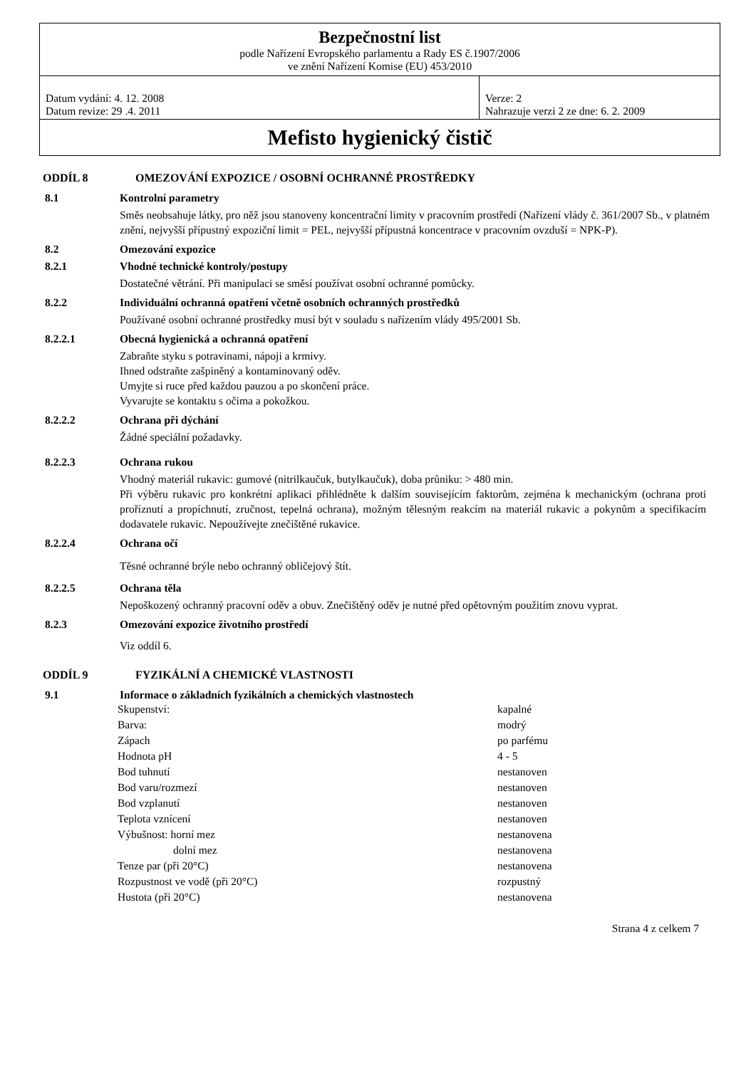| Bezpečnostní list podle Nařízení Evropského parlamentu a Rady ES č.1907/2006 ve znění Nařízení Komise (EU) 453/2010 | |
| Datum vydání: 4. 12. 2008 Datum revize: 29 .4. 2011 | Verze: 2 Nahrazuje verzi 2 ze dne: 6. 2. 2009 |
| Mefisto hygienický čistič | |
ODDÍL 8 OMEZOVÁNÍ EXPOZICE / OSOBNÍ OCHRANNÉ PROSTŘEDKY
8.1 Kontrolní parametry
Směs neobsahuje látky, pro něž jsou stanoveny koncentrační limity v pracovním prostředí (Nařízení vlády č. 361/2007 Sb., v platném znění, nejvyšší přípustný expoziční limit = PEL, nejvyšší přípustná koncentrace v pracovním ovzduší = NPK-P).
8.2 Omezování expozice
8.2.1 Vhodné technické kontroly/postupy
Dostatečné větrání. Při manipulaci se směsí používat osobní ochranné pomůcky.
8.2.2 Individuální ochranná opatření včetně osobních ochranných prostředků
Používané osobní ochranné prostředky musí být v souladu s nařízením vlády 495/2001 Sb.
8.2.2.1 Obecná hygienická a ochranná opatření
Zabraňte styku s potravinami, nápoji a krmivy.
Ihned odstraňte zašpiněný a kontaminovaný oděv.
Umyjte si ruce před každou pauzou a po skončení práce.
Vyvarujte se kontaktu s očima a pokožkou.
8.2.2.2 Ochrana při dýchání
Žádné speciální požadavky.
8.2.2.3 Ochrana rukou
Vhodný materiál rukavic: gumové (nitrilkaučuk, butylkaučuk), doba průniku: > 480 min.
Při výběru rukavic pro konkrétní aplikaci přihlédněte k dalším souvisejícím faktorům, zejména k mechanickým (ochrana proti proříznutí a propíchnutí, zručnost, tepelná ochrana), možným tělesným reakcím na materiál rukavic a pokynům a specifikacím dodavatele rukavic. Nepoužívejte znečištěné rukavice.
8.2.2.4 Ochrana očí
Těsné ochranné brýle nebo ochranný obličejový štít.
8.2.2.5 Ochrana těla
Nepoškozený ochranný pracovní oděv a obuv. Znečištěný oděv je nutné před opětovným použitím znovu vyprat.
8.2.3 Omezování expozice životního prostředí
Viz oddíl 6.
ODDÍL 9 FYZIKÁLNÍ A CHEMICKÉ VLASTNOSTI
9.1 Informace o základních fyzikálních a chemických vlastnostech
| Skupenství: | kapalné |
| Barva: | modrý |
| Zápach | po parfému |
| Hodnota pH | 4 - 5 |
| Bod tuhnutí | nestanoven |
| Bod varu/rozmezí | nestanoven |
| Bod vzplanutí | nestanoven |
| Teplota vznícení | nestanoven |
| Výbušnost: horní mez | nestanovena |
| dolní mez | nestanovena |
| Tenze par (při 20°C) | nestanovena |
| Rozpustnost ve vodě (při 20°C) | rozpustný |
| Hustota (při 20°C) | nestanovena |
Strana 4 z celkem 7